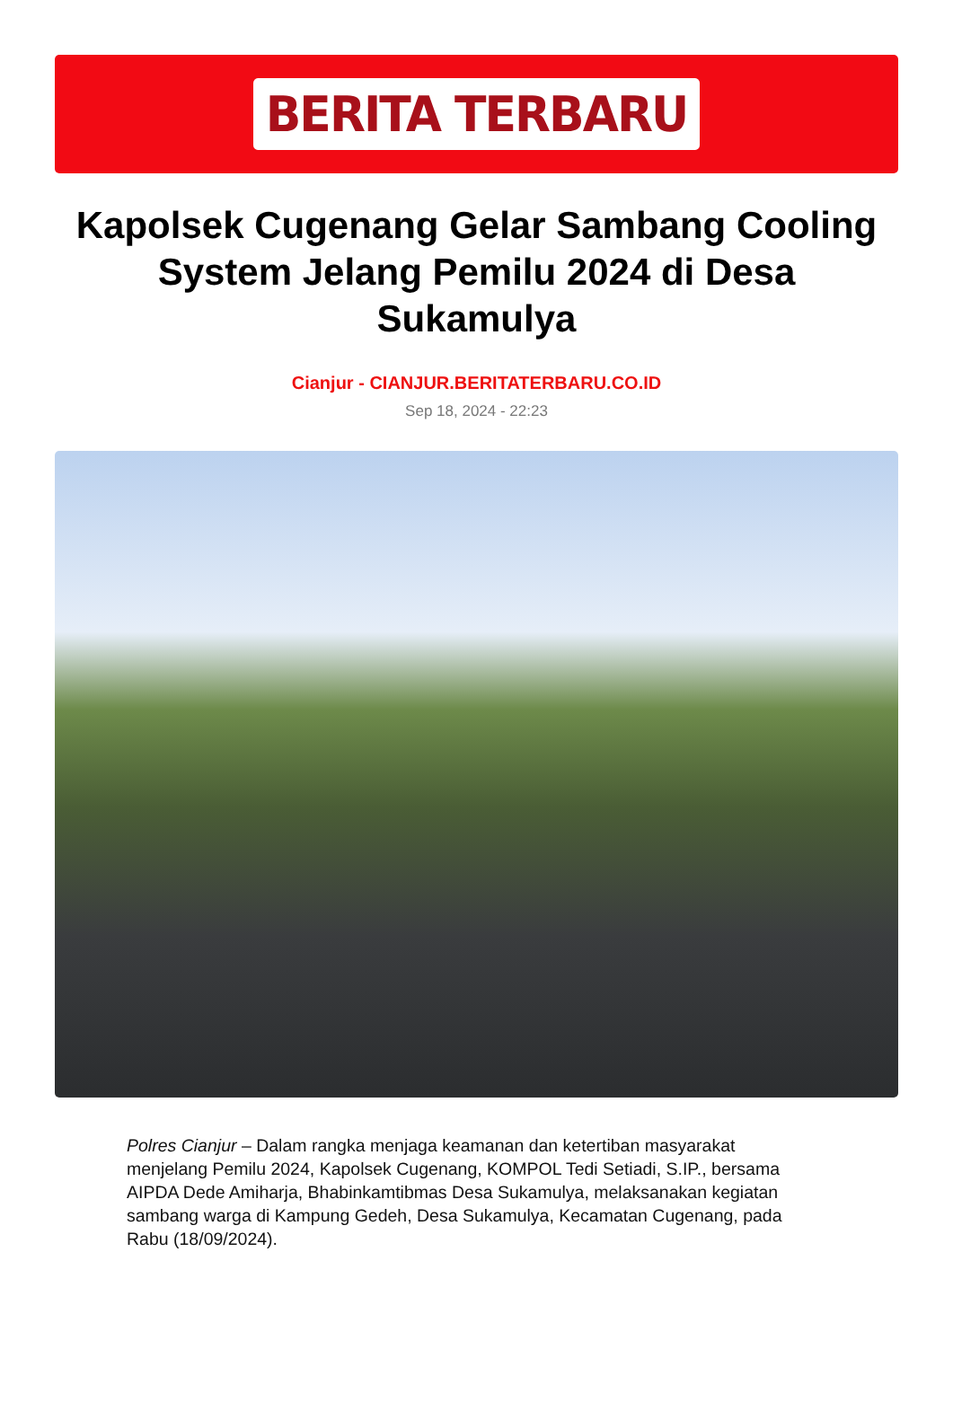BERITA TERBARU
Kapolsek Cugenang Gelar Sambang Cooling System Jelang Pemilu 2024 di Desa Sukamulya
Cianjur - CIANJUR.BERITATERBARU.CO.ID
Sep 18, 2024 - 22:23
Polres Cianjur – Dalam rangka menjaga keamanan dan ketertiban masyarakat menjelang Pemilu 2024, Kapolsek Cugenang, KOMPOL Tedi Setiadi, S.IP., bersama AIPDA Dede Amiharja, Bhabinkamtibmas Desa Sukamulya, melaksanakan kegiatan sambang warga di Kampung Gedeh, Desa Sukamulya, Kecamatan Cugenang, pada Rabu (18/09/2024).